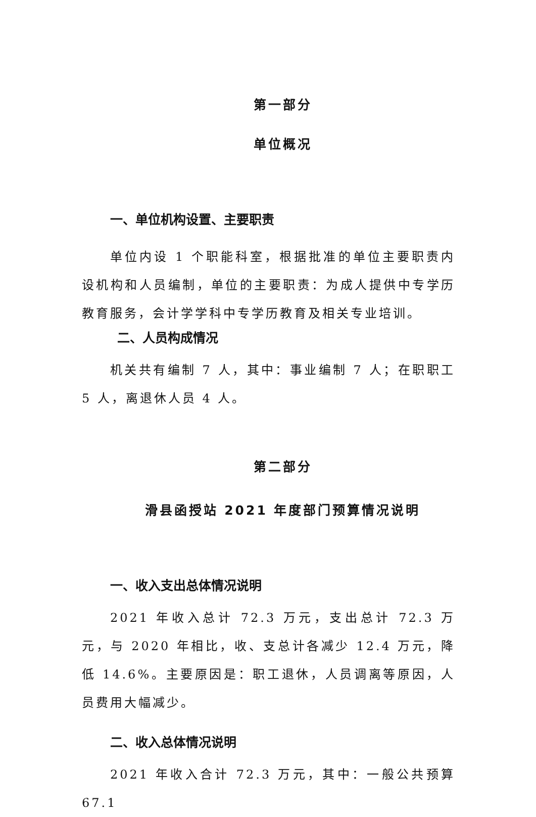第一部分
单位概况
一、单位机构设置、主要职责
单位内设 1 个职能科室，根据批准的单位主要职责内设机构和人员编制，单位的主要职责：为成人提供中专学历教育服务，会计学学科中专学历教育及相关专业培训。
二、人员构成情况
机关共有编制 7 人，其中：事业编制 7 人；在职职工 5 人，离退休人员 4 人。
第二部分
滑县函授站 2021 年度部门预算情况说明
一、收入支出总体情况说明
2021 年收入总计 72.3 万元，支出总计 72.3 万元，与 2020 年相比，收、支总计各减少 12.4 万元，降低 14.6%。主要原因是：职工退休，人员调离等原因，人员费用大幅减少。
二、收入总体情况说明
2021 年收入合计 72.3 万元，其中：一般公共预算 67.1